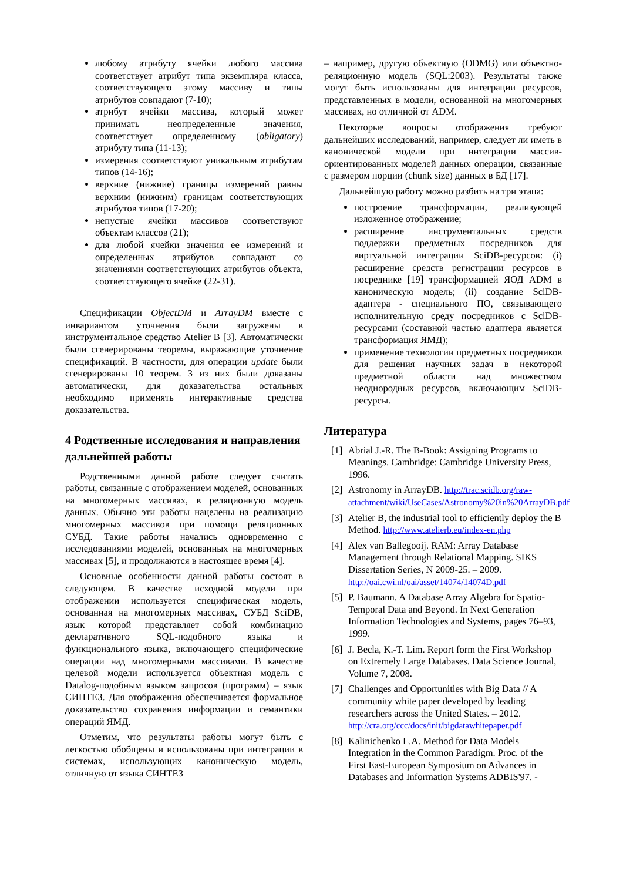любому атрибуту ячейки любого массива соответствует атрибут типа экземпляра класса, соответствующего этому массиву и типы атрибутов совпадают (7-10);
атрибут ячейки массива, который может принимать неопределенные значения, соответствует определенному (obligatory) атрибуту типа (11-13);
измерения соответствуют уникальным атрибутам типов (14-16);
верхние (нижние) границы измерений равны верхним (нижним) границам соответствующих атрибутов типов (17-20);
непустые ячейки массивов соответствуют объектам классов (21);
для любой ячейки значения ее измерений и определенных атрибутов совпадают со значениями соответствующих атрибутов объекта, соответствующего ячейке (22-31).
Спецификации ObjectDM и ArrayDM вместе с инвариантом уточнения были загружены в инструментальное средство Atelier B [3]. Автоматически были сгенерированы теоремы, выражающие уточнение спецификаций. В частности, для операции update были сгенерированы 10 теорем. 3 из них были доказаны автоматически, для доказательства остальных необходимо применять интерактивные средства доказательства.
4 Родственные исследования и направления дальнейшей работы
Родственными данной работе следует считать работы, связанные с отображением моделей, основанных на многомерных массивах, в реляционную модель данных. Обычно эти работы нацелены на реализацию многомерных массивов при помощи реляционных СУБД. Такие работы начались одновременно с исследованиями моделей, основанных на многомерных массивах [5], и продолжаются в настоящее время [4].
Основные особенности данной работы состоят в следующем. В качестве исходной модели при отображении используется специфическая модель, основанная на многомерных массивах, СУБД SciDB, язык которой представляет собой комбинацию декларативного SQL-подобного языка и функционального языка, включающего специфические операции над многомерными массивами. В качестве целевой модели используется объектная модель с Datalog-подобным языком запросов (программ) – язык СИНТЕЗ. Для отображения обеспечивается формальное доказательство сохранения информации и семантики операций ЯМД.
Отметим, что результаты работы могут быть с легкостью обобщены и использованы при интеграции в системах, использующих каноническую модель, отличную от языка СИНТЕЗ
– например, другую объектную (ODMG) или объектно-реляционную модель (SQL:2003). Результаты также могут быть использованы для интеграции ресурсов, представленных в модели, основанной на многомерных массивах, но отличной от ADM.
Некоторые вопросы отображения требуют дальнейших исследований, например, следует ли иметь в канонической модели при интеграции массив-ориентированных моделей данных операции, связанные с размером порции (chunk size) данных в БД [17].
Дальнейшую работу можно разбить на три этапа:
построение трансформации, реализующей изложенное отображение;
расширение инструментальных средств поддержки предметных посредников для виртуальной интеграции SciDB-ресурсов: (i) расширение средств регистрации ресурсов в посреднике [19] трансформацией ЯОД ADM в каноническую модель; (ii) создание SciDB-адаптера - специального ПО, связывающего исполнительную среду посредников с SciDB-ресурсами (составной частью адаптера является трансформация ЯМД);
применение технологии предметных посредников для решения научных задач в некоторой предметной области над множеством неоднородных ресурсов, включающим SciDB-ресурсы.
Литература
[1] Abrial J.-R. The B-Book: Assigning Programs to Meanings. Cambridge: Cambridge University Press, 1996.
[2] Astronomy in ArrayDB. http://trac.scidb.org/raw-attachment/wiki/UseCases/Astronomy%20in%20ArrayDB.pdf
[3] Atelier B, the industrial tool to efficiently deploy the B Method. http://www.atelierb.eu/index-en.php
[4] Alex van Ballegooij. RAM: Array Database Management through Relational Mapping. SIKS Dissertation Series, N 2009-25. – 2009. http://oai.cwi.nl/oai/asset/14074/14074D.pdf
[5] P. Baumann. A Database Array Algebra for Spatio-Temporal Data and Beyond. In Next Generation Information Technologies and Systems, pages 76–93, 1999.
[6] J. Becla, K.-T. Lim. Report form the First Workshop on Extremely Large Databases. Data Science Journal, Volume 7, 2008.
[7] Challenges and Opportunities with Big Data // A community white paper developed by leading researchers across the United States. – 2012. http://cra.org/ccc/docs/init/bigdatawhitepaper.pdf
[8] Kalinichenko L.A. Method for Data Models Integration in the Common Paradigm. Proc. of the First East-European Symposium on Advances in Databases and Information Systems ADBIS'97. -